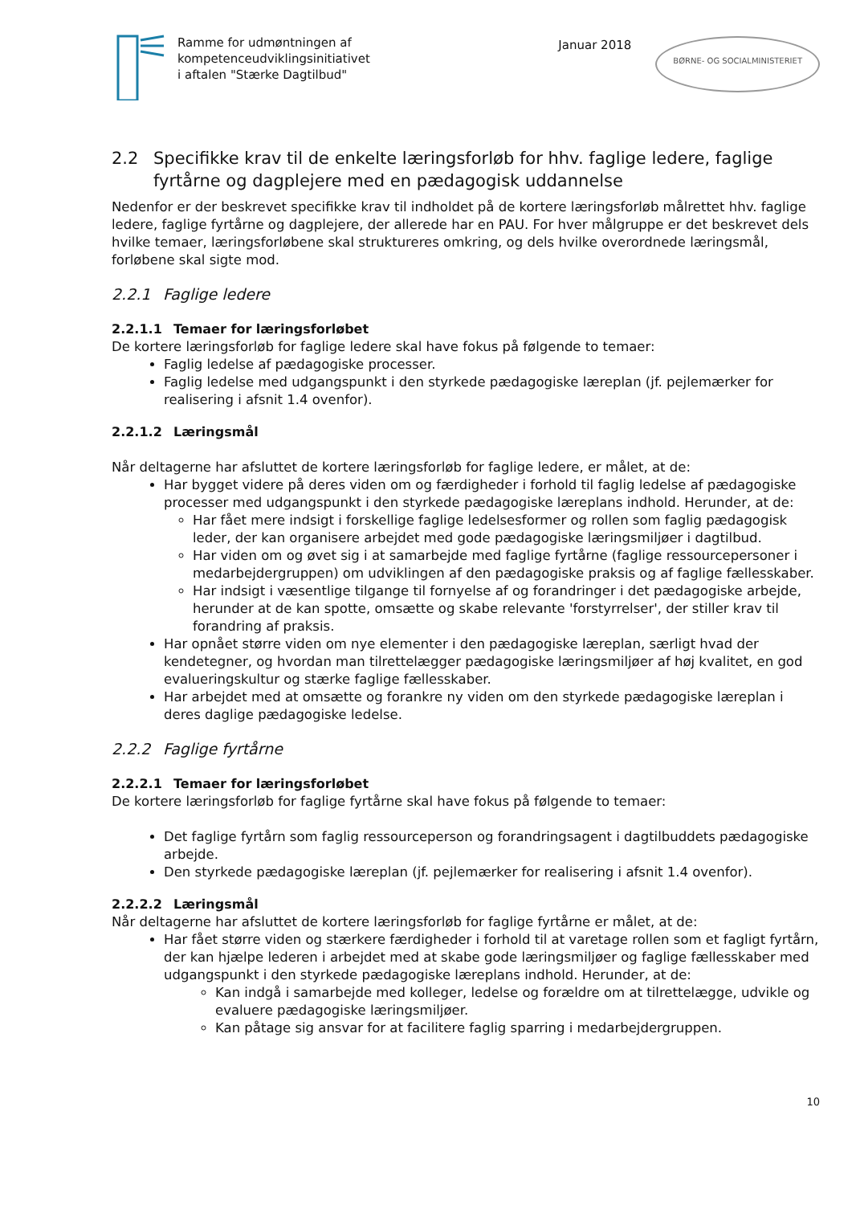Ramme for udmøntningen af
kompetenceudviklingsinitiativet
i aftalen "Stærke Dagtilbud"
Januar 2018
BØRNE- OG SOCIALMINISTERIET
2.2 Specifikke krav til de enkelte læringsforløb for hhv. faglige ledere, faglige fyrtårne og dagplejere med en pædagogisk uddannelse
Nedenfor er der beskrevet specifikke krav til indholdet på de kortere læringsforløb målrettet hhv. faglige ledere, faglige fyrtårne og dagplejere, der allerede har en PAU. For hver målgruppe er det beskrevet dels hvilke temaer, læringsforløbene skal struktureres omkring, og dels hvilke overordnede læringsmål, forløbene skal sigte mod.
2.2.1 Faglige ledere
2.2.1.1 Temaer for læringsforløbet
De kortere læringsforløb for faglige ledere skal have fokus på følgende to temaer:
Faglig ledelse af pædagogiske processer.
Faglig ledelse med udgangspunkt i den styrkede pædagogiske læreplan (jf. pejlemærker for realisering i afsnit 1.4 ovenfor).
2.2.1.2 Læringsmål
Når deltagerne har afsluttet de kortere læringsforløb for faglige ledere, er målet, at de:
Har bygget videre på deres viden om og færdigheder i forhold til faglig ledelse af pædagogiske processer med udgangspunkt i den styrkede pædagogiske læreplans indhold. Herunder, at de:
Har fået mere indsigt i forskellige faglige ledelsesformer og rollen som faglig pædagogisk leder, der kan organisere arbejdet med gode pædagogiske læringsmiljøer i dagtilbud.
Har viden om og øvet sig i at samarbejde med faglige fyrtårne (faglige ressourcepersoner i medarbejdergruppen) om udviklingen af den pædagogiske praksis og af faglige fællesskaber.
Har indsigt i væsentlige tilgange til fornyelse af og forandringer i det pædagogiske arbejde, herunder at de kan spotte, omsætte og skabe relevante 'forstyrrelser', der stiller krav til forandring af praksis.
Har opnået større viden om nye elementer i den pædagogiske læreplan, særligt hvad der kendetegner, og hvordan man tilrettelægger pædagogiske læringsmiljøer af høj kvalitet, en god evalueringskultur og stærke faglige fællesskaber.
Har arbejdet med at omsætte og forankre ny viden om den styrkede pædagogiske læreplan i deres daglige pædagogiske ledelse.
2.2.2 Faglige fyrtårne
2.2.2.1 Temaer for læringsforløbet
De kortere læringsforløb for faglige fyrtårne skal have fokus på følgende to temaer:
Det faglige fyrtårn som faglig ressourceperson og forandringsagent i dagtilbuddets pædagogiske arbejde.
Den styrkede pædagogiske læreplan (jf. pejlemærker for realisering i afsnit 1.4 ovenfor).
2.2.2.2 Læringsmål
Når deltagerne har afsluttet de kortere læringsforløb for faglige fyrtårne er målet, at de:
Har fået større viden og stærkere færdigheder i forhold til at varetage rollen som et fagligt fyrtårn, der kan hjælpe lederen i arbejdet med at skabe gode læringsmiljøer og faglige fællesskaber med udgangspunkt i den styrkede pædagogiske læreplans indhold. Herunder, at de:
Kan indgå i samarbejde med kolleger, ledelse og forældre om at tilrettelægge, udvikle og evaluere pædagogiske læringsmiljøer.
Kan påtage sig ansvar for at facilitere faglig sparring i medarbejdergruppen.
10